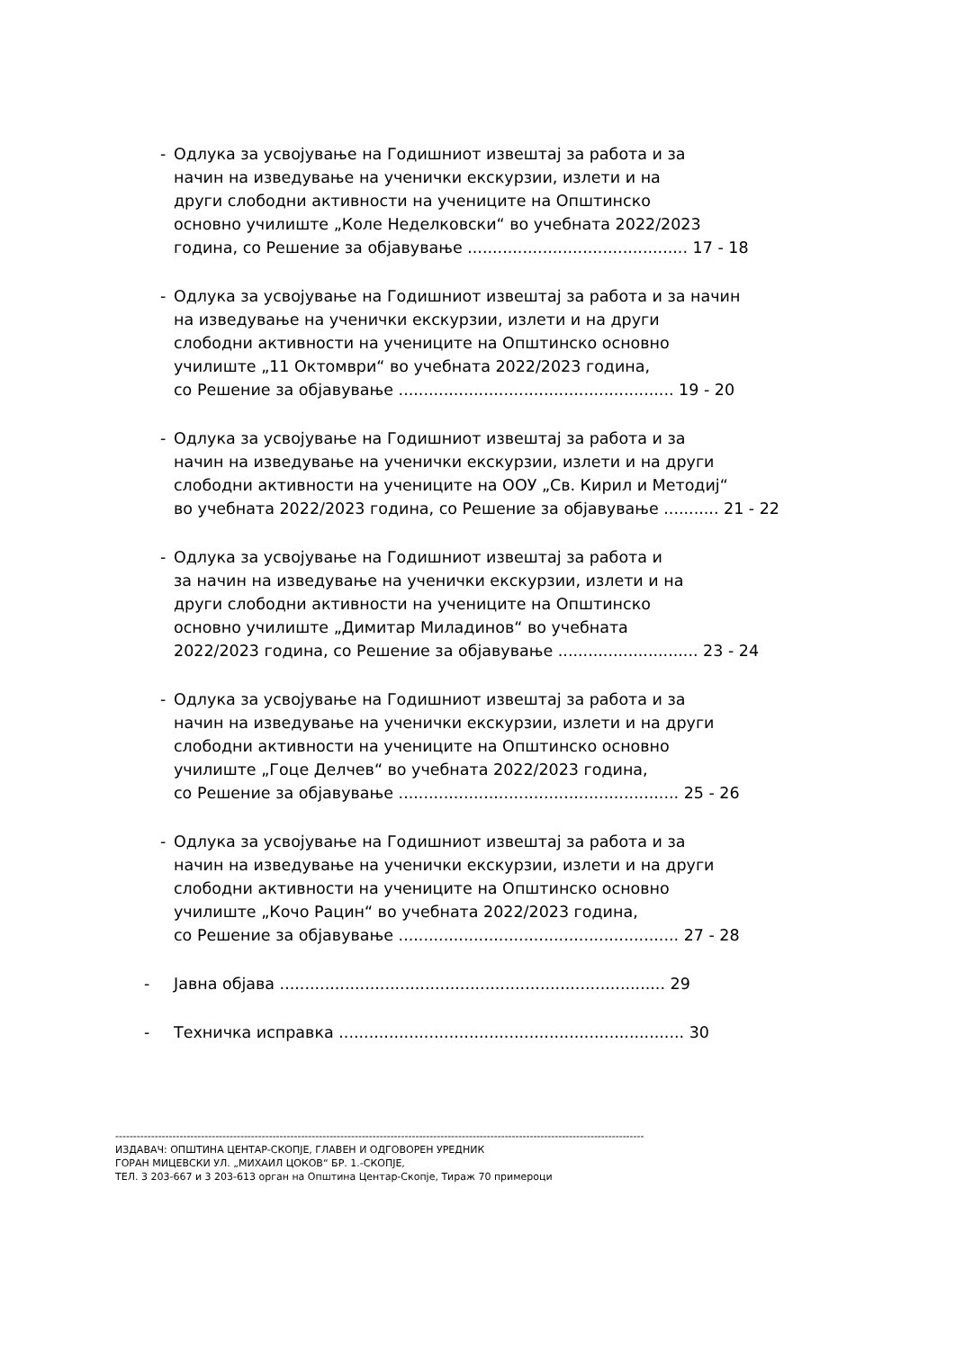- Одлука за усвојување на Годишниот извештај за работа и за
начин на изведување на ученички екскурзии, излети и на
други слободни активности на учениците на Општинско
основно училиште „Коле Неделковски“ во учебната 2022/2023
година, со Решение за објавување ............................................ 17 - 18
- Одлука за усвојување на Годишниот извештај за работа и за начин
на изведување на ученички екскурзии, излети и на други
слободни активности на учениците на Општинско основно
училиште „11 Октомври“ во учебната 2022/2023 година,
со Решение за објавување ....................................................... 19 - 20
- Одлука за усвојување на Годишниот извештај за работа и за
начин на изведување на ученички екскурзии, излети и на други
слободни активности на учениците на ООУ „Св. Кирил и Методиј“
во учебната 2022/2023 година, со Решение за објавување ........... 21 - 22
- Одлука за усвојување на Годишниот извештај за работа и
за начин на изведување на ученички екскурзии, излети и на
други слободни активности на учениците на Општинско
основно училиште „Димитар Миладинов“ во учебната
2022/2023 година, со Решение за објавување ............................ 23 - 24
- Одлука за усвојување на Годишниот извештај за работа и за
начин на изведување на ученички екскурзии, излети и на други
слободни активности на учениците на Општинско основно
училиште „Гоце Делчев“ во учебната 2022/2023 година,
со Решение за објавување ........................................................ 25 - 26
- Одлука за усвојување на Годишниот извештај за работа и за
начин на изведување на ученички екскурзии, излети и на други
слободни активности на учениците на Општинско основно
училиште „Кочо Рацин“ во учебната 2022/2023 година,
со Решение за објавување ........................................................ 27 - 28
- Јавна објава ............................................................................. 29
- Техничка исправка ..................................................................... 30
----------------------------------------------------------------------------------------------------------------------------------------------------
ИЗДАВАЧ: ОПШТИНА ЦЕНТАР-СКОПЈЕ, ГЛАВЕН И ОДГОВОРЕН УРЕДНИК
ГОРАН МИЦЕВСКИ УЛ. „МИХАИЛ ЦОКОВ“ БР. 1.-СКОПЈЕ,
ТЕЛ. 3 203-667 и 3 203-613 орган на Општина Центар-Скопје, Тираж 70 примероци